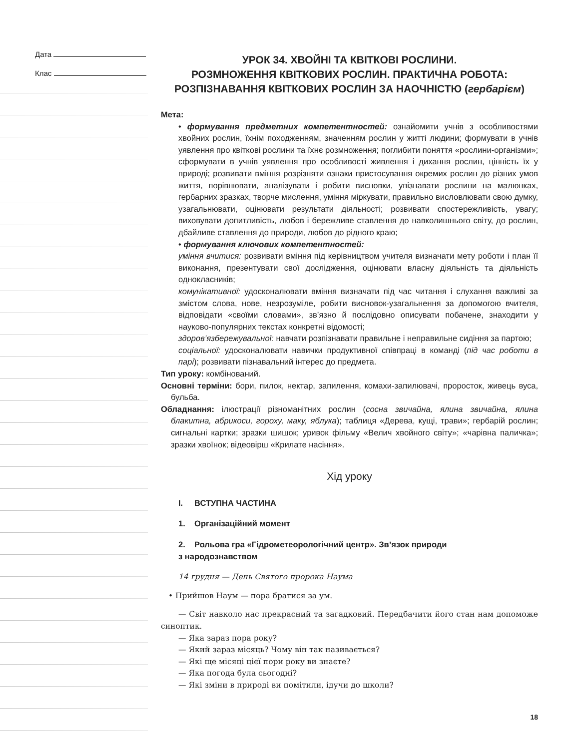Дата
Клас
УРОК 34. ХВОЙНІ ТА КВІТКОВІ РОСЛИНИ.
РОЗМНОЖЕННЯ КВІТКОВИХ РОСЛИН. ПРАКТИЧНА РОБОТА:
РОЗПІЗНАВАННЯ КВІТКОВИХ РОСЛИН ЗА НАОЧНІСТЮ (гербарієм)
Мета:
• формування предметних компетентностей: ознайомити учнів з особливостями хвойних рослин, їхнім походженням, значенням рослин у житті людини; формувати в учнів уявлення про квіткові рослини та їхнє розмноження; поглибити поняття «рослини-організми»; сформувати в учнів уявлення про особливості живлення і дихання рослин, цінність їх у природі; розвивати вміння розрізняти ознаки пристосування окремих рослин до різних умов життя, порівнювати, аналізувати і робити висновки, упізнавати рослини на малюнках, гербарних зразках, творче мислення, уміння міркувати, правильно висловлювати свою думку, узагальнювати, оцінювати результати діяльності; розвивати спостережливість, увагу; виховувати допитливість, любов і бережливе ставлення до навколишнього світу, до рослин, дбайливе ставлення до природи, любов до рідного краю;
• формування ключових компетентностей:
уміння вчитися: розвивати вміння під керівництвом учителя визначати мету роботи і план її виконання, презентувати свої дослідження, оцінювати власну діяльність та діяльність однокласників;
комунікативної: удосконалювати вміння визначати під час читання і слухання важливі за змістом слова, нове, незрозуміле, робити висновок-узагальнення за допомогою вчителя, відповідати «своїми словами», зв’язно й послідовно описувати побачене, знаходити у науково-популярних текстах конкретні відомості;
здоров’язбережувальної: навчати розпізнавати правильне і неправильне сидіння за партою;
соціальної: удосконалювати навички продуктивної співпраці в команді (під час роботи в парі); розвивати пізнавальний інтерес до предмета.
Тип уроку: комбінований.
Основні терміни: бори, пилок, нектар, запилення, комахи-запилювачі, проросток, живець вуса, бульба.
Обладнання: ілюстрації різноманітних рослин (сосна звичайна, ялина звичайна, ялина блакитна, абрикоси, гороху, маку, яблука); таблиця «Дерева, кущі, трави»; гербарій рослин; сигнальні картки; зразки шишок; уривок фільму «Велич хвойного світу»; «чарівна паличка»; зразки хвоїнок; відеовірш «Крилате насіння».
Хід уроку
I. ВСТУПНА ЧАСТИНА
1. Організаційний момент
2. Рольова гра «Гідрометеорологічний центр». Зв’язок природи
з народознавством
14 грудня — День Святого пророка Наума
• Прийшов Наум — пора братися за ум.
— Світ навколо нас прекрасний та загадковий. Передбачити його стан нам допоможе синоптик.
— Яка зараз пора року?
— Який зараз місяць? Чому він так називається?
— Які ще місяці цієї пори року ви знаєте?
— Яка погода була сьогодні?
— Які зміни в природі ви помітили, ідучи до школи?
18